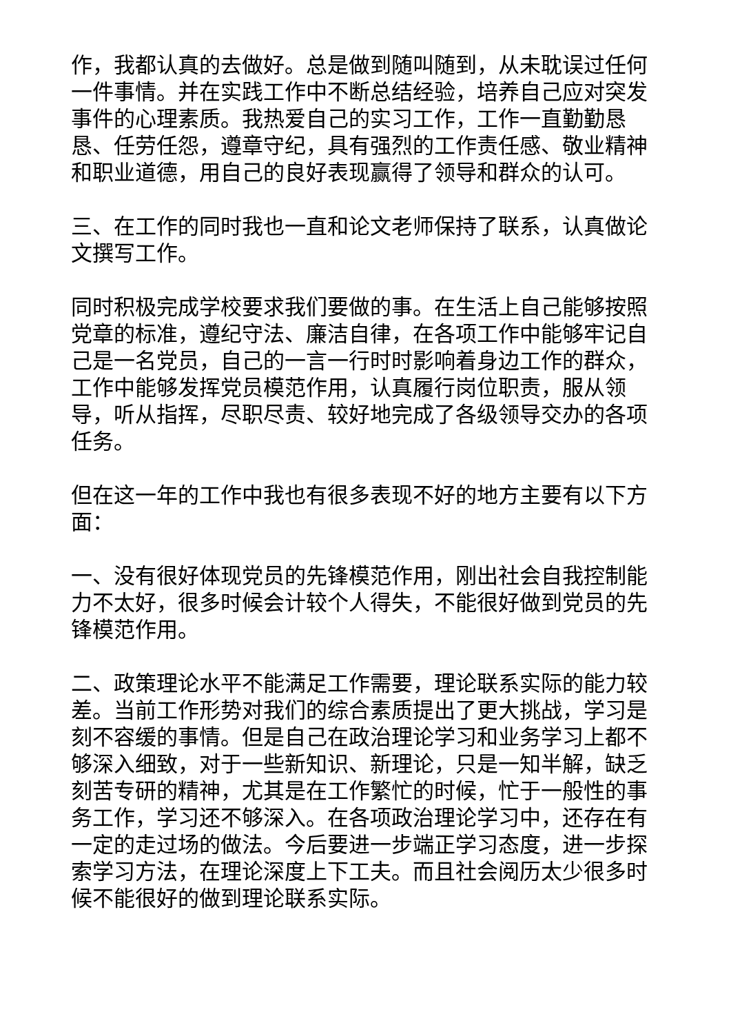作，我都认真的去做好。总是做到随叫随到，从未耽误过任何一件事情。并在实践工作中不断总结经验，培养自己应对突发事件的心理素质。我热爱自己的实习工作，工作一直勤勤恳恳、任劳任怨，遵章守纪，具有强烈的工作责任感、敬业精神和职业道德，用自己的良好表现赢得了领导和群众的认可。
三、在工作的同时我也一直和论文老师保持了联系，认真做论文撰写工作。
同时积极完成学校要求我们要做的事。在生活上自己能够按照党章的标准，遵纪守法、廉洁自律，在各项工作中能够牢记自己是一名党员，自己的一言一行时时影响着身边工作的群众，工作中能够发挥党员模范作用，认真履行岗位职责，服从领导，听从指挥，尽职尽责、较好地完成了各级领导交办的各项任务。
但在这一年的工作中我也有很多表现不好的地方主要有以下方面：
一、没有很好体现党员的先锋模范作用，刚出社会自我控制能力不太好，很多时候会计较个人得失，不能很好做到党员的先锋模范作用。
二、政策理论水平不能满足工作需要，理论联系实际的能力较差。当前工作形势对我们的综合素质提出了更大挑战，学习是刻不容缓的事情。但是自己在政治理论学习和业务学习上都不够深入细致，对于一些新知识、新理论，只是一知半解，缺乏刻苦专研的精神，尤其是在工作繁忙的时候，忙于一般性的事务工作，学习还不够深入。在各项政治理论学习中，还存在有一定的走过场的做法。今后要进一步端正学习态度，进一步探索学习方法，在理论深度上下工夫。而且社会阅历太少很多时候不能很好的做到理论联系实际。